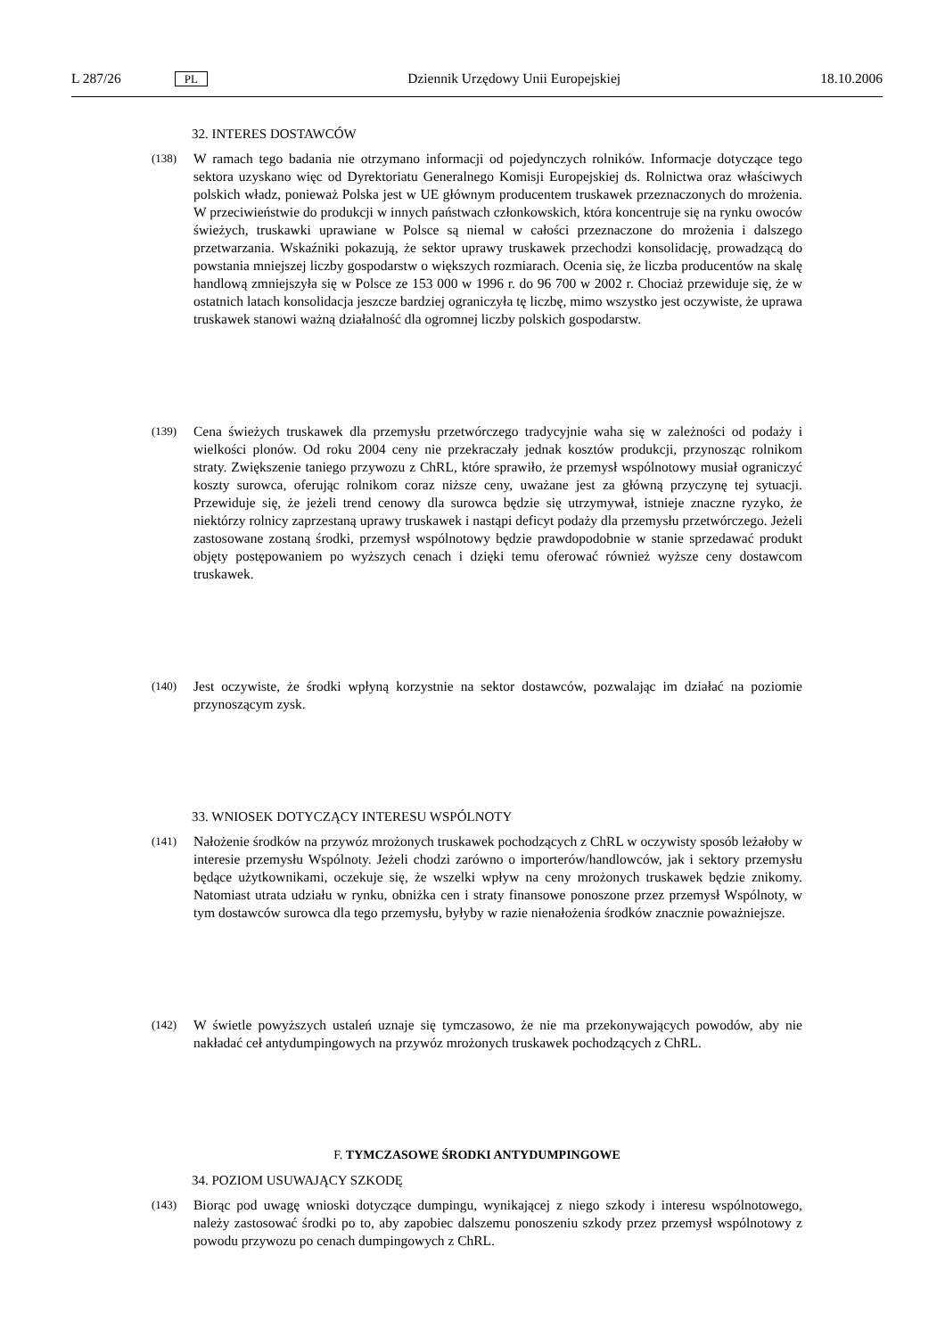L 287/26 PL Dziennik Urzędowy Unii Europejskiej 18.10.2006
32. INTERES DOSTAWCÓW
(138)
W ramach tego badania nie otrzymano informacji od pojedynczych rolników. Informacje dotyczące tego sektora uzyskano więc od Dyrektoriatu Generalnego Komisji Europejskiej ds. Rolnictwa oraz właściwych polskich władz, ponieważ Polska jest w UE głównym producentem truskawek przeznaczonych do mrożenia. W przeciwieństwie do produkcji w innych państwach członkowskich, która koncentruje się na rynku owoców świeżych, truskawki uprawiane w Polsce są niemal w całości przeznaczone do mrożenia i dalszego przetwarzania. Wskaźniki pokazują, że sektor uprawy truskawek przechodzi konsolidację, prowadzącą do powstania mniejszej liczby gospodarstw o większych rozmiarach. Ocenia się, że liczba producentów na skalę handlową zmniejszyła się w Polsce ze 153 000 w 1996 r. do 96 700 w 2002 r. Chociaż przewiduje się, że w ostatnich latach konsolidacja jeszcze bardziej ograniczyła tę liczbę, mimo wszystko jest oczywiste, że uprawa truskawek stanowi ważną działalność dla ogromnej liczby polskich gospodarstw.
(139)
Cena świeżych truskawek dla przemysłu przetwórczego tradycyjnie waha się w zależności od podaży i wielkości plonów. Od roku 2004 ceny nie przekraczały jednak kosztów produkcji, przynosząc rolnikom straty. Zwiększenie taniego przywozu z ChRL, które sprawiło, że przemysł wspólnotowy musiał ograniczyć koszty surowca, oferując rolnikom coraz niższe ceny, uważane jest za główną przyczynę tej sytuacji. Przewiduje się, że jeżeli trend cenowy dla surowca będzie się utrzymywał, istnieje znaczne ryzyko, że niektórzy rolnicy zaprzestaną uprawy truskawek i nastąpi deficyt podaży dla przemysłu przetwórczego. Jeżeli zastosowane zostaną środki, przemysł wspólnotowy będzie prawdopodobnie w stanie sprzedawać produkt objęty postępowaniem po wyższych cenach i dzięki temu oferować również wyższe ceny dostawcom truskawek.
(140)
Jest oczywiste, że środki wpłyną korzystnie na sektor dostawców, pozwalając im działać na poziomie przynoszącym zysk.
33. WNIOSEK DOTYCZĄCY INTERESU WSPÓLNOTY
(141)
Nałożenie środków na przywóz mrożonych truskawek pochodzących z ChRL w oczywisty sposób leżałoby w interesie przemysłu Wspólnoty. Jeżeli chodzi zarówno o importerów/handlowców, jak i sektory przemysłu będące użytkownikami, oczekuje się, że wszelki wpływ na ceny mrożonych truskawek będzie znikomy. Natomiast utrata udziału w rynku, obniżka cen i straty finansowe ponoszone przez przemysł Wspólnoty, w tym dostawców surowca dla tego przemysłu, byłyby w razie nienałożenia środków znacznie poważniejsze.
(142)
W świetle powyższych ustaleń uznaje się tymczasowo, że nie ma przekonywających powodów, aby nie nakładać ceł antydumpingowych na przywóz mrożonych truskawek pochodzących z ChRL.
F. TYMCZASOWE ŚRODKI ANTYDUMPINGOWE
34. POZIOM USUWAJĄCY SZKODĘ
(143)
Biorąc pod uwagę wnioski dotyczące dumpingu, wynikającej z niego szkody i interesu wspólnotowego, należy zastosować środki po to, aby zapobiec dalszemu ponoszeniu szkody przez przemysł wspólnotowy z powodu przywozu po cenach dumpingowych z ChRL.